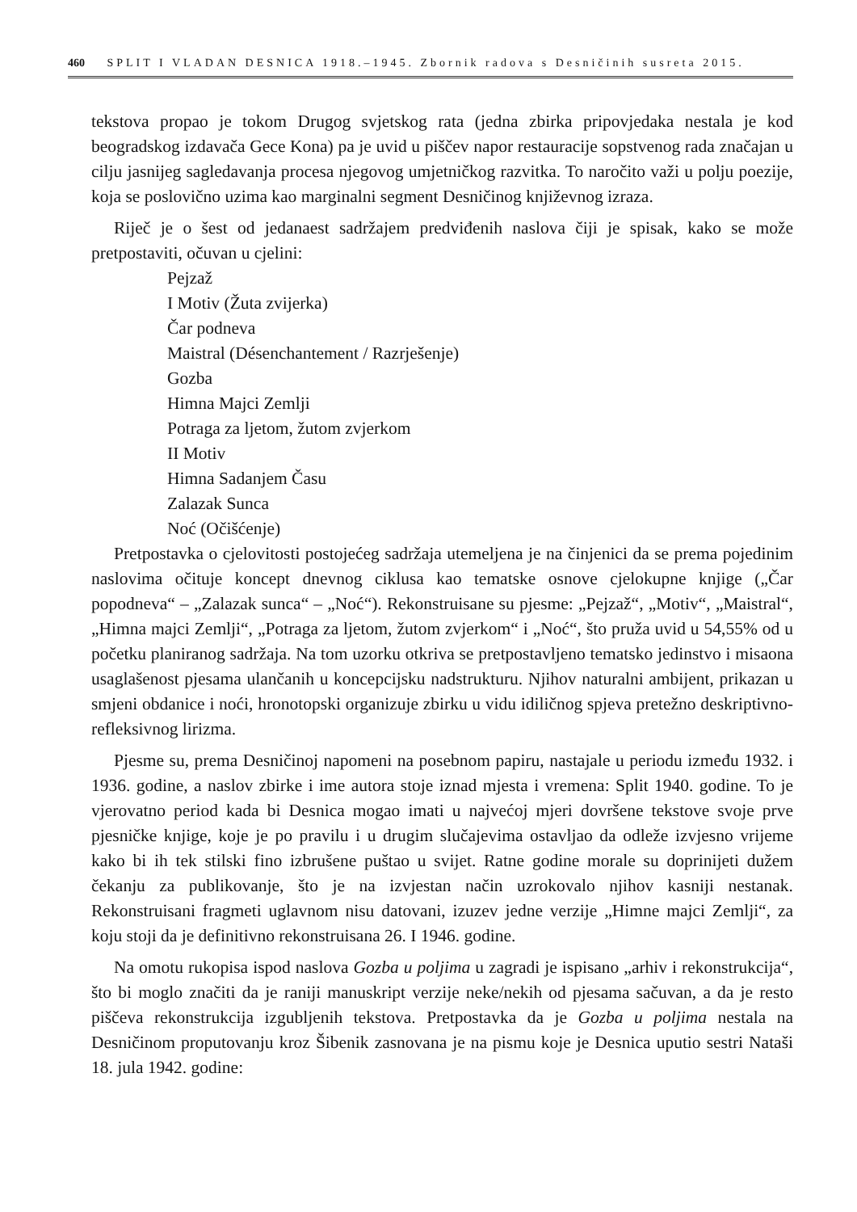460 SPLIT I VLADAN DESNICA 1918.–1945. Zbornik radova s Desničinih susreta 2015.
tekstova propao je tokom Drugog svjetskog rata (jedna zbirka pripovjedaka nestala je kod beogradskog izdavača Gece Kona) pa je uvid u piščev napor restauracije sopstvenog rada značajan u cilju jasnijeg sagledavanja procesa njegovog umjetničkog razvitka. To naročito važi u polju poezije, koja se poslovično uzima kao marginalni segment Desničinog književnog izraza.
Riječ je o šest od jedanaest sadržajem predviđenih naslova čiji je spisak, kako se može pretpostaviti, očuvan u cjelini:
Pejzaž
I Motiv (Žuta zvijerka)
Čar podneva
Maistral (Désenchantement / Razrješenje)
Gozba
Himna Majci Zemlji
Potraga za ljetom, žutom zvjerkom
II Motiv
Himna Sadanjem Času
Zalazak Sunca
Noć (Očišćenje)
Pretpostavka o cjelovitosti postojećeg sadržaja utemeljena je na činjenici da se prema pojedinim naslovima očituje koncept dnevnog ciklusa kao tematske osnove cjelokupne knjige („Čar popodneva“ – „Zalazak sunca“ – „Noć“). Rekonstruisane su pjesme: „Pejzaž“, „Motiv“, „Maistral“, „Himna majci Zemlji“, „Potraga za ljetom, žutom zvjerkom“ i „Noć“, što pruža uvid u 54,55% od u početku planiranog sadržaja. Na tom uzorku otkriva se pretpostavljeno tematsko jedinstvo i misaona usaglašenost pjesama ulančanih u koncepcijsku nadstrukturu. Njihov naturalni ambijent, prikazan u smjeni obdanice i noći, hronotopski organizuje zbirku u vidu idiličnog spjeva pretežno deskriptivno-refleksivnog lirizma.
Pjesme su, prema Desničinoj napomeni na posebnom papiru, nastajale u periodu između 1932. i 1936. godine, a naslov zbirke i ime autora stoje iznad mjesta i vremena: Split 1940. godine. To je vjerovatno period kada bi Desnica mogao imati u najvećoj mjeri dovršene tekstove svoje prve pjesničke knjige, koje je po pravilu i u drugim slučajevima ostavljao da odleže izvjesno vrijeme kako bi ih tek stilski fino izbrušene puštao u svijet. Ratne godine morale su doprinijeti dužem čekanju za publikovanje, što je na izvjestan način uzrokovalo njihov kasniji nestanak. Rekonstruisani fragmeti uglavnom nisu datovani, izuzev jedne verzije „Himne majci Zemlji“, za koju stoji da je definitivno rekonstruisana 26. I 1946. godine.
Na omotu rukopisa ispod naslova Gozba u poljima u zagradi je ispisano „arhiv i rekonstrukcija“, što bi moglo značiti da je raniji manuskript verzije neke/nekih od pjesama sačuvan, a da je resto piščeva rekonstrukcija izgubljenih tekstova. Pretpostavka da je Gozba u poljima nestala na Desničinom proputovanju kroz Šibenik zasnovana je na pismu koje je Desnica uputio sestri Nataši 18. jula 1942. godine: